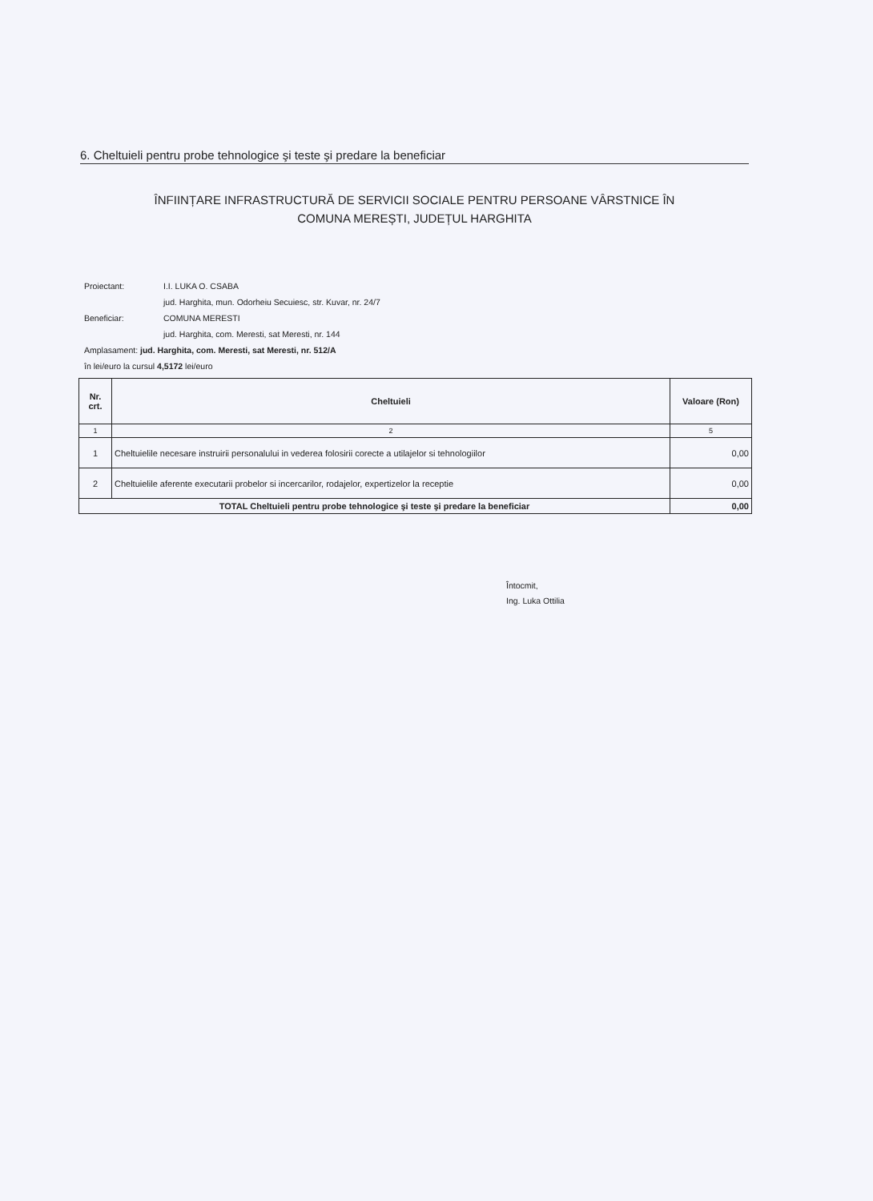6. Cheltuieli pentru probe tehnologice şi teste şi predare la beneficiar
ÎNFIINȚARE INFRASTRUCTURĂ DE SERVICII SOCIALE PENTRU PERSOANE VÂRSTNICE ÎN
COMUNA MEREȘTI, JUDEȚUL HARGHITA
| Proiectant: | I.I. LUKA O. CSABA |
| | jud. Harghita, mun. Odorheiu Secuiesc, str. Kuvar, nr. 24/7 |
| Beneficiar: | COMUNA MERESTI |
| | jud. Harghita, com. Meresti, sat Meresti, nr. 144 |
| Amplasament: jud. Harghita, com. Meresti, sat Meresti, nr. 512/A | |
| în lei/euro la cursul 4,5172 lei/euro | |
| Nr. crt. | Cheltuieli | Valoare (Ron) |
| --- | --- | --- |
| 1 | 2 | 5 |
| 1 | Cheltuielile necesare instruirii personalului in vederea folosirii corecte a utilajelor si tehnologiilor | 0,00 |
| 2 | Cheltuielile aferente executarii probelor si incercarilor, rodajelor, expertizelor la receptie | 0,00 |
| TOTAL Cheltuieli pentru probe tehnologice şi teste şi predare la beneficiar | | 0,00 |
Întocmit,
Ing. Luka Ottilia